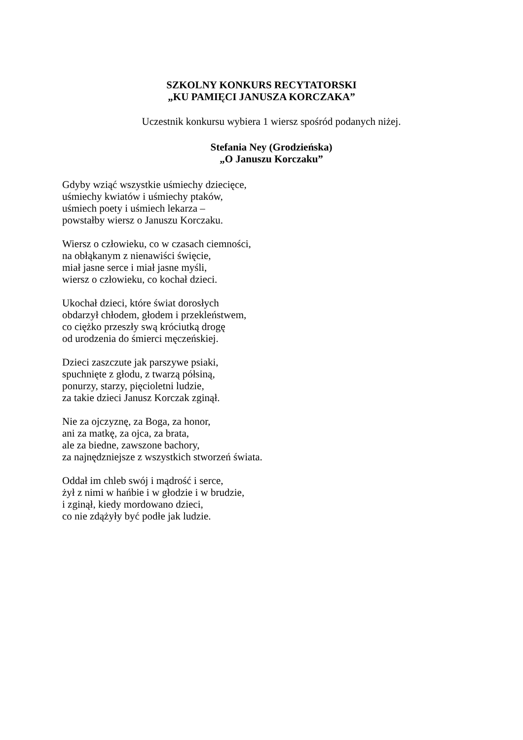SZKOLNY KONKURS RECYTATORSKI
„KU PAMIĘCI JANUSZA KORCZAKA”
Uczestnik konkursu wybiera 1 wiersz spośród podanych niżej.
Stefania Ney (Grodzieńska)
„O Januszu Korczaku”
Gdyby wziąć wszystkie uśmiechy dziecięce,
uśmiechy kwiatów i uśmiechy ptaków,
uśmiech poety i uśmiech lekarza –
powstałby wiersz o Januszu Korczaku.
Wiersz o człowieku, co w czasach ciemności,
na obłąkanym z nienawiści święcie,
miał jasne serce i miał jasne myśli,
wiersz o człowieku, co kochał dzieci.
Ukochał dzieci, które świat dorosłych
obdarzył chłodem, głodem i przekleństwem,
co ciężko przeszły swą króciutką drogę
od urodzenia do śmierci męczeńskiej.
Dzieci zaszczute jak parszywe psiaki,
spuchnięte z głodu, z twarzą półsiną,
ponurzy, starzy, pięcioletni ludzie,
za takie dzieci Janusz Korczak zginął.
Nie za ojczyznę, za Boga, za honor,
ani za matkę, za ojca, za brata,
ale za biedne, zawszone bachory,
za najnędzniejsze z wszystkich stworzeń świata.
Oddał im chleb swój i mądrość i serce,
żył z nimi w hańbie i w głodzie i w brudzie,
i zginął, kiedy mordowano dzieci,
co nie zdążyły być podłe jak ludzie.